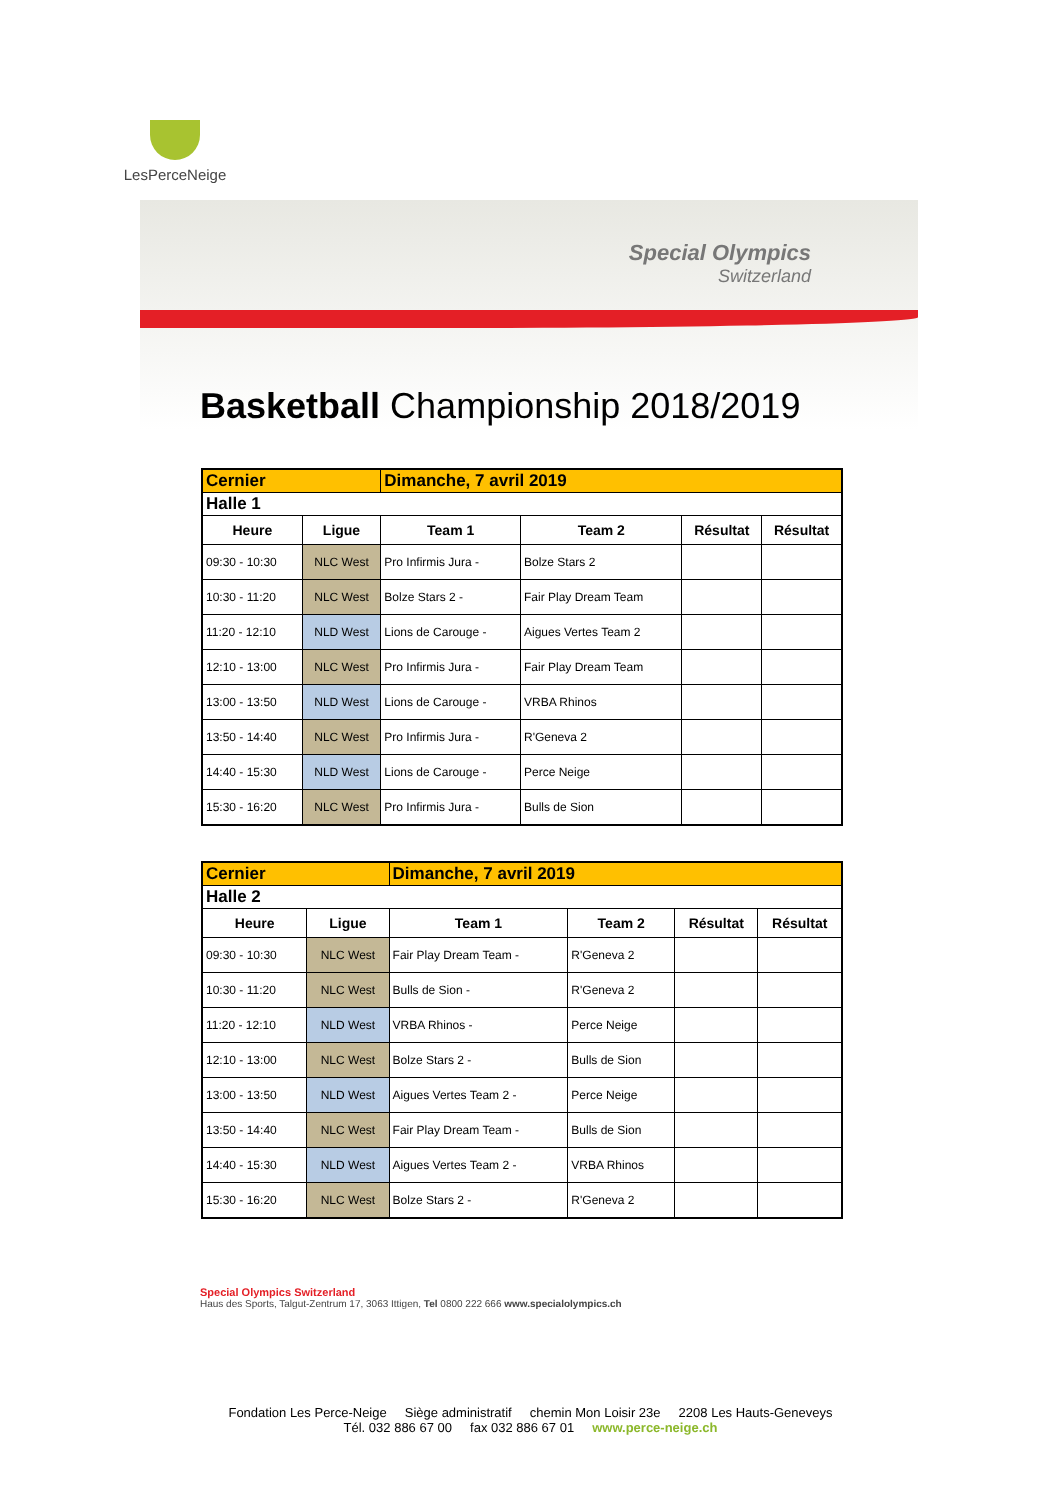LesPerceNeige
Special Olympics
Switzerland
Basketball Championship 2018/2019
| Cernier | | Dimanche, 7 avril 2019 | | | |
| Halle 1 | | | | | |
| Heure | Ligue | Team 1 | Team 2 | Résultat | Résultat |
| 09:30 - 10:30 | NLC West | Pro Infirmis Jura - | Bolze Stars 2 | | |
| 10:30 - 11:20 | NLC West | Bolze Stars 2 - | Fair Play Dream Team | | |
| 11:20 - 12:10 | NLD West | Lions de Carouge - | Aigues Vertes Team 2 | | |
| 12:10 - 13:00 | NLC West | Pro Infirmis Jura - | Fair Play Dream Team | | |
| 13:00 - 13:50 | NLD West | Lions de Carouge - | VRBA Rhinos | | |
| 13:50 - 14:40 | NLC West | Pro Infirmis Jura - | R'Geneva 2 | | |
| 14:40 - 15:30 | NLD West | Lions de Carouge - | Perce Neige | | |
| 15:30 - 16:20 | NLC West | Pro Infirmis Jura - | Bulls de Sion | | |
| Cernier | | Dimanche, 7 avril 2019 | | | |
| Halle 2 | | | | | |
| Heure | Ligue | Team 1 | Team 2 | Résultat | Résultat |
| 09:30 - 10:30 | NLC West | Fair Play Dream Team - | R'Geneva 2 | | |
| 10:30 - 11:20 | NLC West | Bulls de Sion - | R'Geneva 2 | | |
| 11:20 - 12:10 | NLD West | VRBA Rhinos - | Perce Neige | | |
| 12:10 - 13:00 | NLC West | Bolze Stars 2 - | Bulls de Sion | | |
| 13:00 - 13:50 | NLD West | Aigues Vertes Team 2 - | Perce Neige | | |
| 13:50 - 14:40 | NLC West | Fair Play Dream Team - | Bulls de Sion | | |
| 14:40 - 15:30 | NLD West | Aigues Vertes Team 2 - | VRBA Rhinos | | |
| 15:30 - 16:20 | NLC West | Bolze Stars 2 - | R'Geneva 2 | | |
Special Olympics Switzerland
Haus des Sports, Talgut-Zentrum 17, 3063 Ittigen, Tel 0800 222 666 www.specialolympics.ch
Fondation Les Perce-Neige Siège administratif chemin Mon Loisir 23e 2208 Les Hauts-Geneveys
Tél. 032 886 67 00 fax 032 886 67 01 www.perce-neige.ch